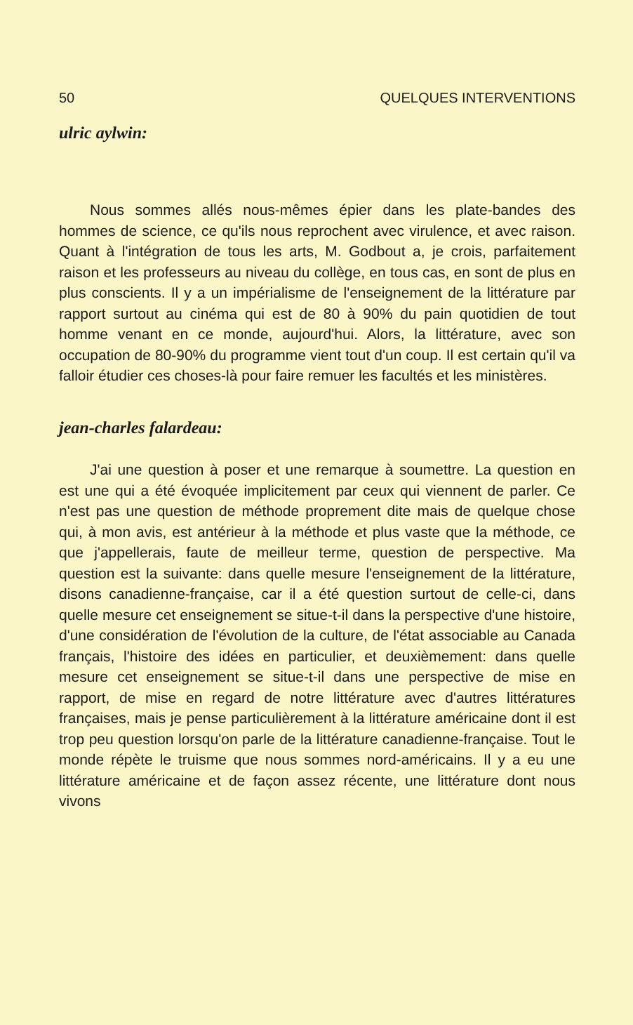50 QUELQUES INTERVENTIONS
ulric aylwin:
Nous sommes allés nous-mêmes épier dans les plate-bandes des hommes de science, ce qu'ils nous reprochent avec virulence, et avec raison. Quant à l'intégration de tous les arts, M. Godbout a, je crois, parfaitement raison et les professeurs au niveau du collège, en tous cas, en sont de plus en plus conscients. Il y a un impérialisme de l'enseignement de la littérature par rapport surtout au cinéma qui est de 80 à 90% du pain quotidien de tout homme venant en ce monde, aujourd'hui. Alors, la littérature, avec son occupation de 80-90% du programme vient tout d'un coup. Il est certain qu'il va falloir étudier ces choses-là pour faire remuer les facultés et les ministères.
jean-charles falardeau:
J'ai une question à poser et une remarque à soumettre. La question en est une qui a été évoquée implicitement par ceux qui viennent de parler. Ce n'est pas une question de méthode proprement dite mais de quelque chose qui, à mon avis, est antérieur à la méthode et plus vaste que la méthode, ce que j'appellerais, faute de meilleur terme, question de perspective. Ma question est la suivante: dans quelle mesure l'enseignement de la littérature, disons canadienne-française, car il a été question surtout de celle-ci, dans quelle mesure cet enseignement se situe-t-il dans la perspective d'une histoire, d'une considération de l'évolution de la culture, de l'état associable au Canada français, l'histoire des idées en particulier, et deuxièmement: dans quelle mesure cet enseignement se situe-t-il dans une perspective de mise en rapport, de mise en regard de notre littérature avec d'autres littératures françaises, mais je pense particulièrement à la littérature américaine dont il est trop peu question lorsqu'on parle de la littérature canadienne-française. Tout le monde répète le truisme que nous sommes nord-américains. Il y a eu une littérature américaine et de façon assez récente, une littérature dont nous vivons